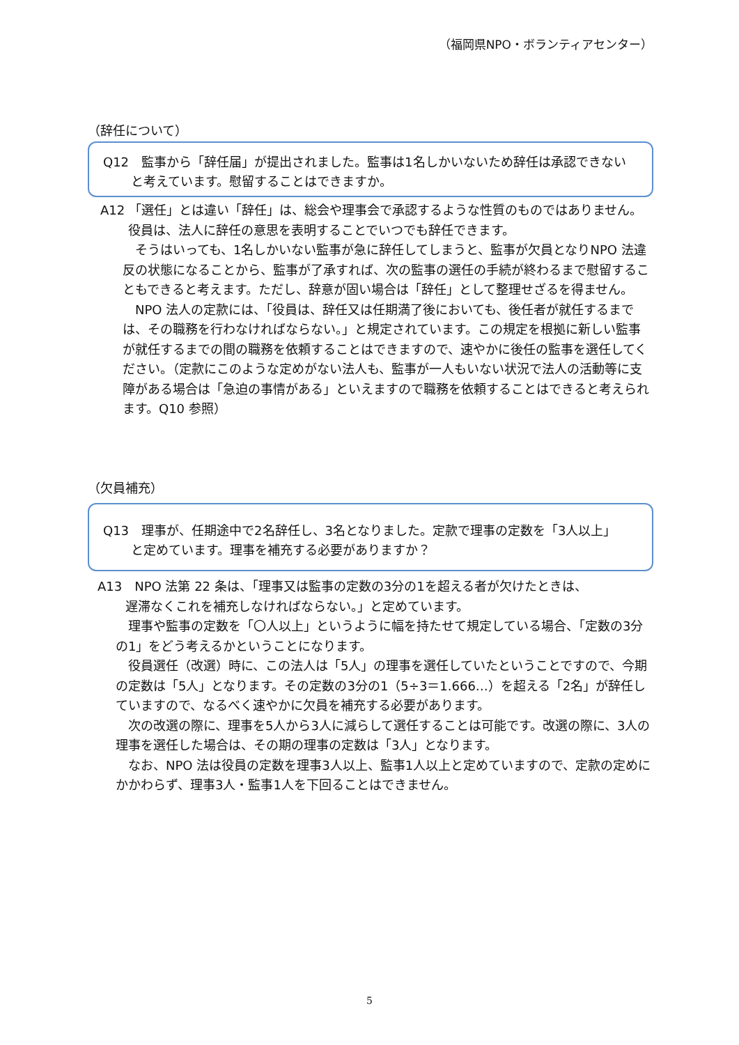（福岡県NPO・ボランティアセンター）
（辞任について）
Q12　監事から「辞任届」が提出されました。監事は1名しかいないため辞任は承認できない
と考えています。慰留することはできますか。
A12 「選任」とは違い「辞任」は、総会や理事会で承認するような性質のものではありません。
役員は、法人に辞任の意思を表明することでいつでも辞任できます。
　そうはいっても、1名しかいない監事が急に辞任してしまうと、監事が欠員となりNPO 法違反の状態になることから、監事が了承すれば、次の監事の選任の手続が終わるまで慰留することもできると考えます。ただし、辞意が固い場合は「辞任」として整理せざるを得ません。
　NPO 法人の定款には、「役員は、辞任又は任期満了後においても、後任者が就任するまでは、その職務を行わなければならない。」と規定されています。この規定を根拠に新しい監事が就任するまでの間の職務を依頼することはできますので、速やかに後任の監事を選任してください。（定款にこのような定めがない法人も、監事が一人もいない状況で法人の活動等に支障がある場合は「急迫の事情がある」といえますので職務を依頼することはできると考えられます。Q10 参照）
（欠員補充）
Q13　理事が、任期途中で2名辞任し、3名となりました。定款で理事の定数を「3人以上」
と定めています。理事を補充する必要がありますか？
A13　NPO 法第 22 条は、「理事又は監事の定数の3分の1を超える者が欠けたときは、
遅滞なくこれを補充しなければならない。」と定めています。
　理事や監事の定数を「〇人以上」というように幅を持たせて規定している場合、「定数の3分の1」をどう考えるかということになります。
　役員選任（改選）時に、この法人は「5人」の理事を選任していたということですので、今期の定数は「5人」となります。その定数の3分の1（5÷3＝1.666…）を超える「2名」が辞任していますので、なるべく速やかに欠員を補充する必要があります。
　次の改選の際に、理事を5人から3人に減らして選任することは可能です。改選の際に、3人の理事を選任した場合は、その期の理事の定数は「3人」となります。
　なお、NPO 法は役員の定数を理事3人以上、監事1人以上と定めていますので、定款の定めにかかわらず、理事3人・監事1人を下回ることはできません。
5